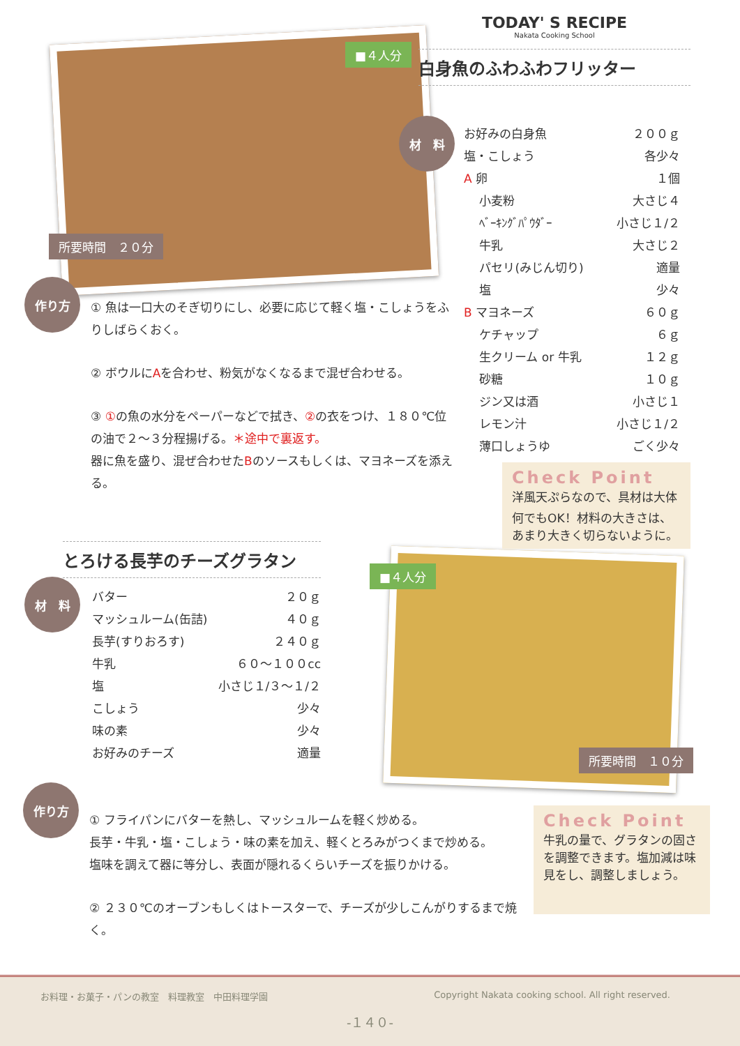■４人分
所要時間　２０分
TODAY' S RECIPE
Nakata Cooking School
白身魚のふわふわフリッター
材　料
お好みの白身魚 ２００ｇ
塩・こしょう 各少々
A 卵 １個
　 小麦粉 大さじ４
　 ﾍﾞｰｷﾝｸﾞﾊﾟｳﾀﾞｰ 小さじ１/２
　 牛乳 大さじ２
　 パセリ(みじん切り) 適量
　 塩 少々
B マヨネーズ ６０ｇ
　 ケチャップ ６ｇ
　 生クリーム or 牛乳 １２ｇ
　 砂糖 １０ｇ
　 ジン又は酒 小さじ１
　 レモン汁 小さじ１/２
　 薄口しょうゆ ごく少々
Check Point
洋風天ぷらなので、具材は大体何でもOK！材料の大きさは、あまり大きく切らないように。
作り方
① 魚は一口大のそぎ切りにし、必要に応じて軽く塩・こしょうをふりしばらくおく。
② ボウルにAを合わせ、粉気がなくなるまで混ぜ合わせる。
③ ①の魚の水分をペーパーなどで拭き、②の衣をつけ、１８０℃位の油で２～３分程揚げる。＊途中で裏返す。
器に魚を盛り、混ぜ合わせたBのソースもしくは、マヨネーズを添える。
とろける長芋のチーズグラタン
材　料
バター ２０ｇ
マッシュルーム(缶詰) ４０ｇ
長芋(すりおろす) ２４０ｇ
牛乳 ６０～１００cc
塩 小さじ１/３～１/２
こしょう 少々
味の素 少々
お好みのチーズ 適量
■４人分
所要時間　１０分
作り方
① フライパンにバターを熱し、マッシュルームを軽く炒める。
長芋・牛乳・塩・こしょう・味の素を加え、軽くとろみがつくまで炒める。
塩味を調えて器に等分し、表面が隠れるくらいチーズを振りかける。
② ２３０℃のオーブンもしくはトースターで、チーズが少しこんがりするまで焼く。
Check Point
牛乳の量で、グラタンの固さを調整できます。塩加減は味見をし、調整しましょう。
お料理・お菓子・パンの教室　料理教室　中田料理学園 Copyright Nakata cooking school. All right reserved.
-１４０-